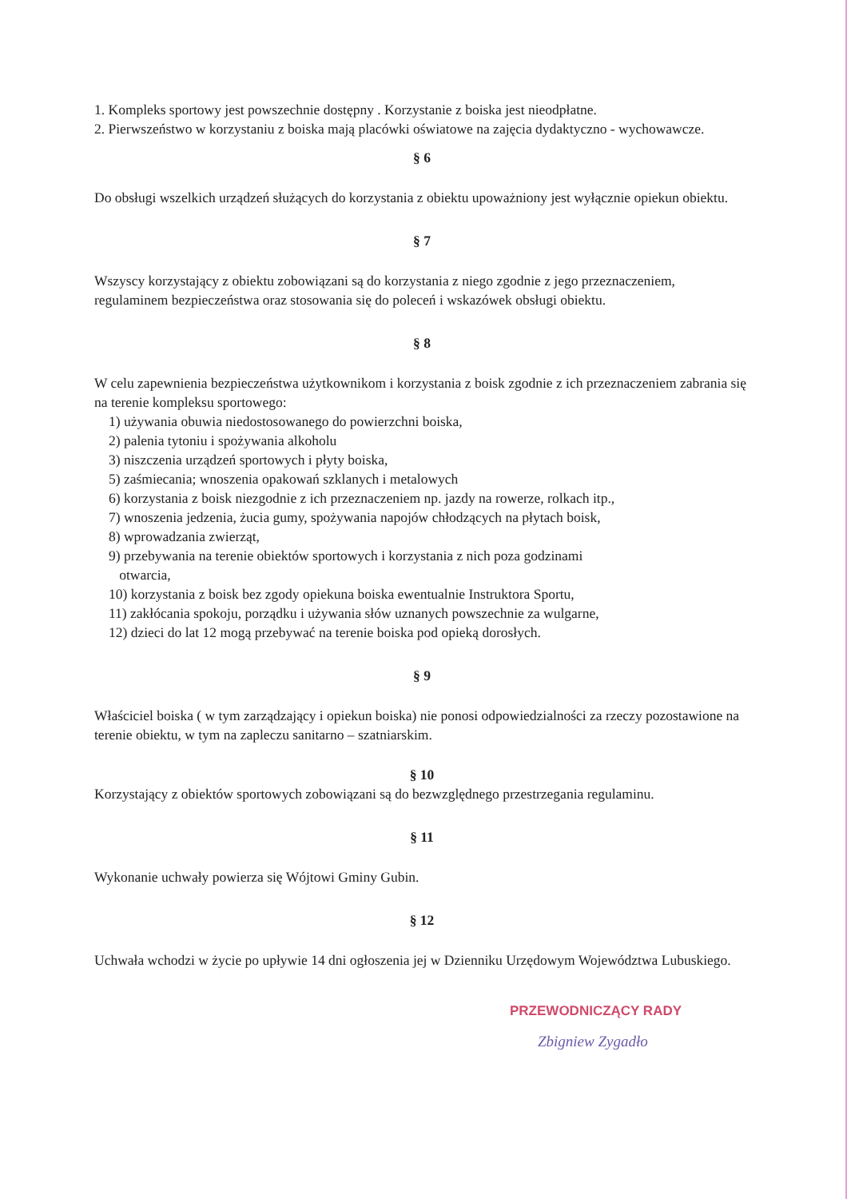1. Kompleks sportowy jest powszechnie dostępny . Korzystanie z boiska jest nieodpłatne.
2. Pierwszeństwo w korzystaniu z boiska mają placówki oświatowe na zajęcia dydaktyczno - wychowawcze.
§ 6
Do obsługi wszelkich urządzeń służących do korzystania z obiektu upoważniony jest wyłącznie opiekun obiektu.
§ 7
Wszyscy korzystający z obiektu zobowiązani są do korzystania z niego zgodnie z jego przeznaczeniem, regulaminem bezpieczeństwa oraz stosowania się do poleceń i wskazówek obsługi obiektu.
§ 8
W celu zapewnienia bezpieczeństwa użytkownikom i korzystania z boisk zgodnie z ich przeznaczeniem zabrania się na terenie kompleksu sportowego:
1) używania obuwia niedostosowanego do powierzchni boiska,
2) palenia tytoniu i spożywania alkoholu
3) niszczenia urządzeń sportowych i płyty boiska,
5) zaśmiecania; wnoszenia opakowań szklanych i metalowych
6) korzystania z boisk niezgodnie z ich przeznaczeniem np. jazdy na rowerze, rolkach itp.,
7) wnoszenia jedzenia, żucia gumy, spożywania napojów chłodzących na płytach boisk,
8) wprowadzania zwierząt,
9) przebywania na terenie obiektów sportowych i korzystania z nich poza godzinami
otwarcia,
10) korzystania z boisk bez zgody opiekuna boiska ewentualnie Instruktora Sportu,
11) zakłócania spokoju, porządku i używania słów uznanych powszechnie za wulgarne,
12) dzieci do lat 12 mogą przebywać na terenie boiska pod opieką dorosłych.
§ 9
Właściciel boiska ( w tym zarządzający i opiekun boiska) nie ponosi odpowiedzialności za rzeczy pozostawione na terenie obiektu, w tym na zapleczu sanitarno – szatniarskim.
§ 10
Korzystający z obiektów sportowych zobowiązani są do bezwzględnego przestrzegania regulaminu.
§ 11
Wykonanie uchwały powierza się Wójtowi Gminy Gubin.
§ 12
Uchwała wchodzi w życie po upływie 14 dni ogłoszenia jej w Dzienniku Urzędowym Województwa Lubuskiego.
PRZEWODNICZĄCY RADY
Zbigniew Zygadło